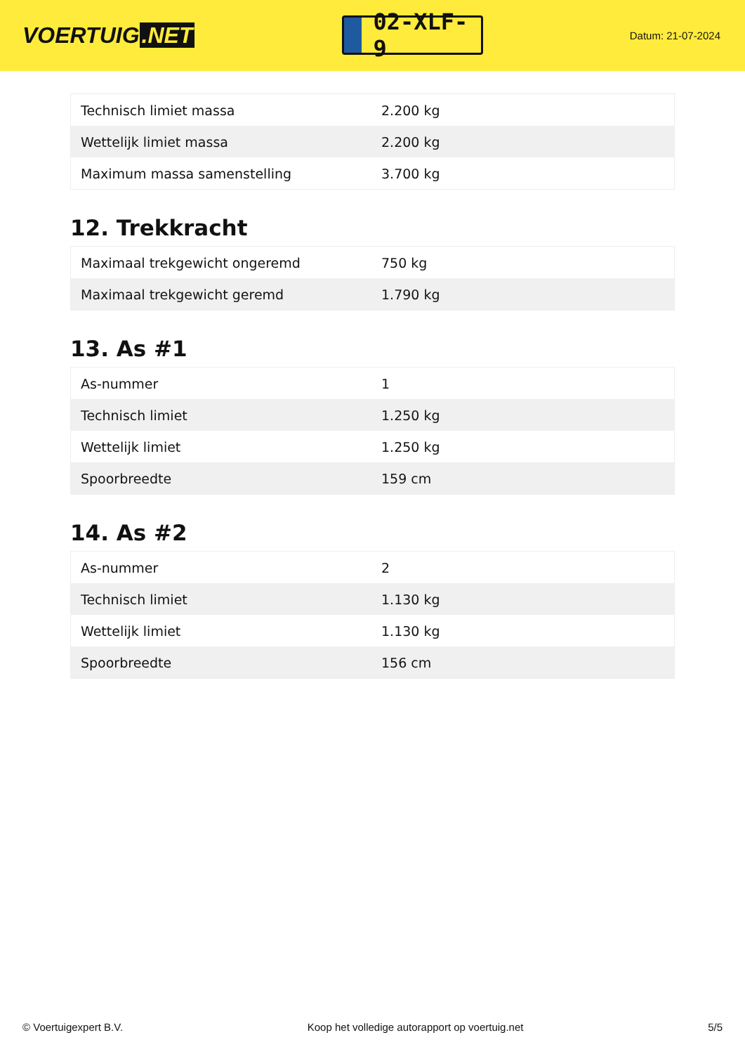VOERTUIG.NET
02-XLF-9
Datum: 21-07-2024
| Technisch limiet massa | 2.200 kg |
| Wettelijk limiet massa | 2.200 kg |
| Maximum massa samenstelling | 3.700 kg |
12. Trekkracht
| Maximaal trekgewicht ongeremd | 750 kg |
| Maximaal trekgewicht geremd | 1.790 kg |
13. As #1
| As-nummer | 1 |
| Technisch limiet | 1.250 kg |
| Wettelijk limiet | 1.250 kg |
| Spoorbreedte | 159 cm |
14. As #2
| As-nummer | 2 |
| Technisch limiet | 1.130 kg |
| Wettelijk limiet | 1.130 kg |
| Spoorbreedte | 156 cm |
© Voertuigexpert B.V. Koop het volledige autorapport op voertuig.net 5/5